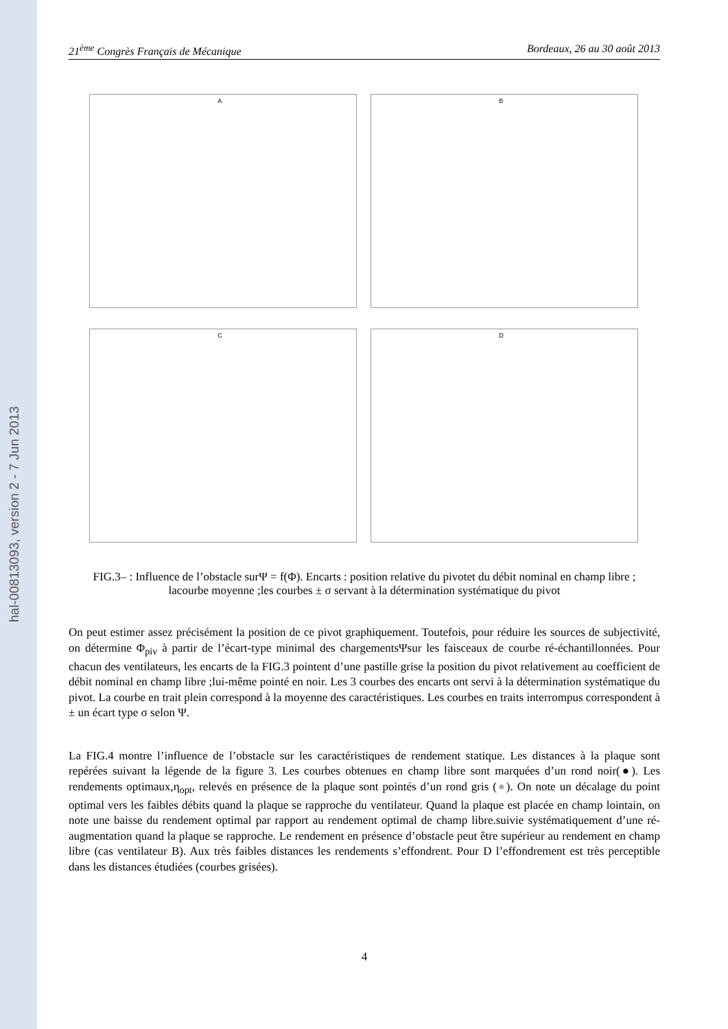hal-00813093, version 2 - 7 Jun 2013
21<sup>ème</sup> Congrès Français de Mécanique Bordeaux, 26 au 30 août 2013
A
B
C
D
FIG.3– : Influence de l’obstacle surΨ = f(Φ). Encarts : position relative du pivotet du débit nominal en champ libre ; lacourbe moyenne ;les courbes ± σ servant à la détermination systématique du pivot
On peut estimer assez précisément la position de ce pivot graphiquement. Toutefois, pour réduire les sources de subjectivité, on détermine Φ<sub>piv</sub> à partir de l’écart-type minimal des chargementsΨsur les faisceaux de courbe ré-échantillonnées. Pour chacun des ventilateurs, les encarts de la FIG.3 pointent d’une pastille grise la position du pivot relativement au coefficient de débit nominal en champ libre ;lui-même pointé en noir. Les 3 courbes des encarts ont servi à la détermination systématique du pivot. La courbe en trait plein correspond à la moyenne des caractéristiques. Les courbes en traits interrompus correspondent à ± un écart type σ selon Ψ.
La FIG.4 montre l’influence de l’obstacle sur les caractéristiques de rendement statique. Les distances à la plaque sont repérées suivant la légende de la figure 3. Les courbes obtenues en champ libre sont marquées d’un rond noir(●). Les rendements optimaux,η<sub>opt</sub>, relevés en présence de la plaque sont pointés d’un rond gris (●). On note un décalage du point optimal vers les faibles débits quand la plaque se rapproche du ventilateur. Quand la plaque est placée en champ lointain, on note une baisse du rendement optimal par rapport au rendement optimal de champ libre.suivie systématiquement d’une ré-augmentation quand la plaque se rapproche. Le rendement en présence d’obstacle peut être supérieur au rendement en champ libre (cas ventilateur B). Aux très faibles distances les rendements s’effondrent. Pour D l’effondrement est très perceptible dans les distances étudiées (courbes grisées).
4